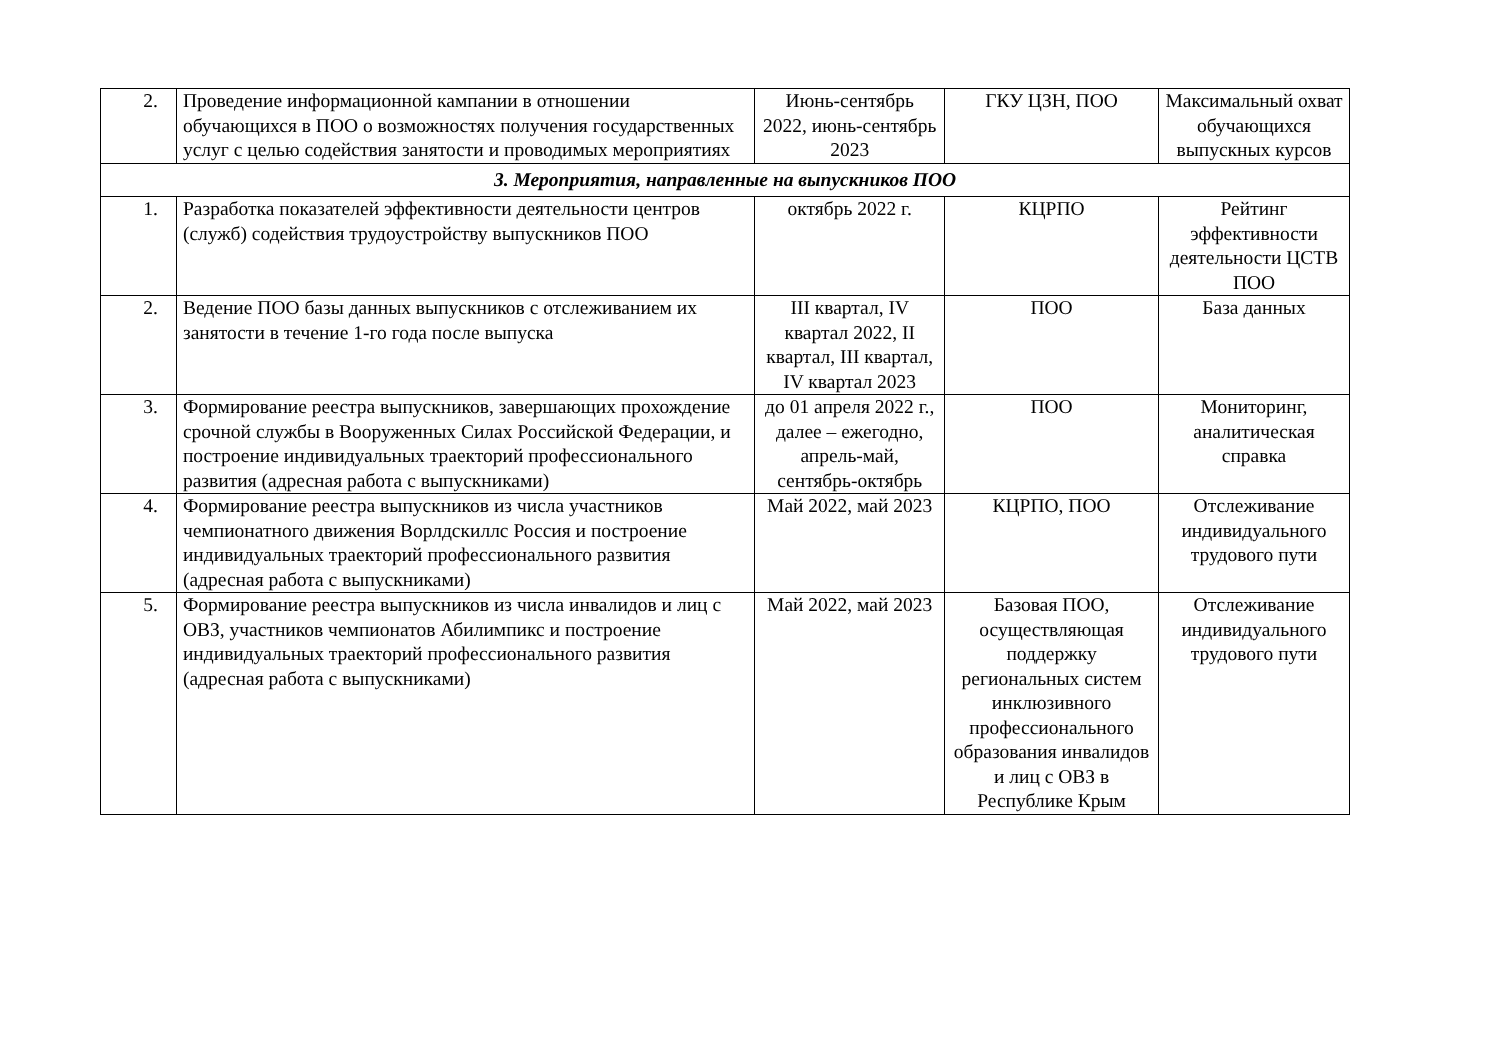| 2. | Проведение информационной кампании в отношении обучающихся в ПОО о возможностях получения государственных услуг с целью содействия занятости и проводимых мероприятиях | Июнь-сентябрь 2022, июнь-сентябрь 2023 | ГКУ ЦЗН, ПОО | Максимальный охват обучающихся выпускных курсов |
| 3. Мероприятия, направленные на выпускников ПОО | | | | |
| 1. | Разработка показателей эффективности деятельности центров (служб) содействия трудоустройству выпускников ПОО | октябрь 2022 г. | КЦРПО | Рейтинг эффективности деятельности ЦСТВ ПОО |
| 2. | Ведение ПОО базы данных выпускников с отслеживанием их занятости в течение 1-го года после выпуска | III квартал, IV квартал 2022, II квартал, III квартал, IV квартал 2023 | ПОО | База данных |
| 3. | Формирование реестра выпускников, завершающих прохождение срочной службы в Вооруженных Силах Российской Федерации, и построение индивидуальных траекторий профессионального развития (адресная работа с выпускниками) | до 01 апреля 2022 г., далее – ежегодно, апрель-май, сентябрь-октябрь | ПОО | Мониторинг, аналитическая справка |
| 4. | Формирование реестра выпускников из числа участников чемпионатного движения Ворлдскиллс Россия и построение индивидуальных траекторий профессионального развития (адресная работа с выпускниками) | Май 2022, май 2023 | КЦРПО, ПОО | Отслеживание индивидуального трудового пути |
| 5. | Формирование реестра выпускников из числа инвалидов и лиц с ОВЗ, участников чемпионатов Абилимпикс и построение индивидуальных траекторий профессионального развития (адресная работа с выпускниками) | Май 2022, май 2023 | Базовая ПОО, осуществляющая поддержку региональных систем инклюзивного профессионального образования инвалидов и лиц с ОВЗ в Республике Крым | Отслеживание индивидуального трудового пути |